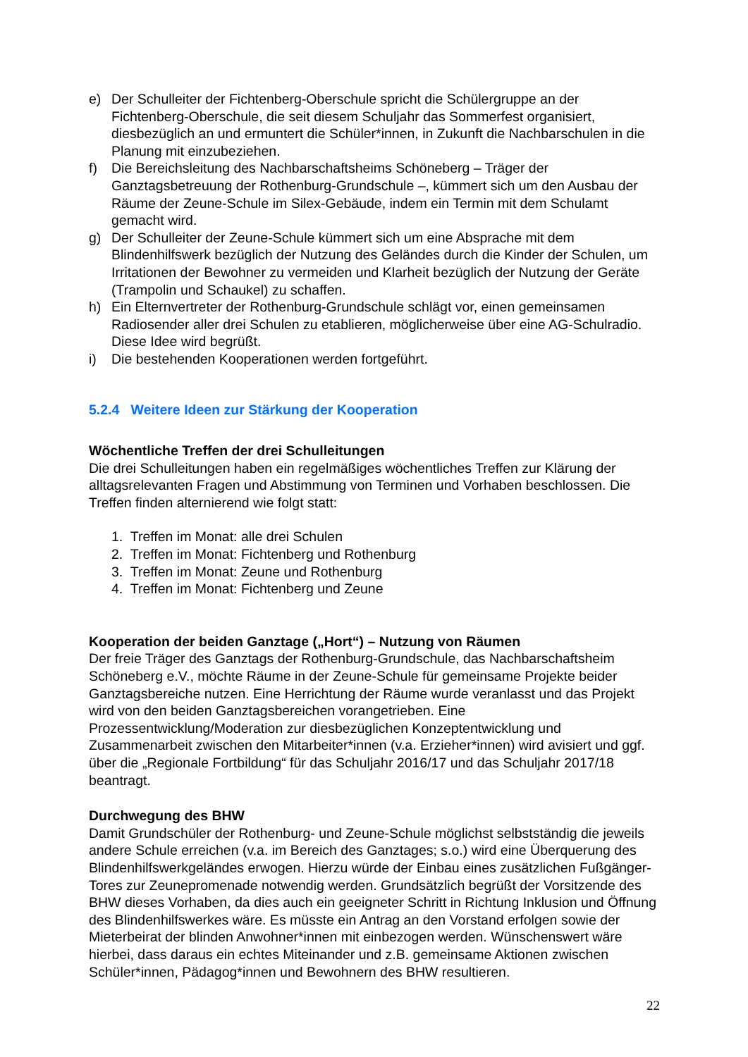e) Der Schulleiter der Fichtenberg-Oberschule spricht die Schülergruppe an der Fichtenberg-Oberschule, die seit diesem Schuljahr das Sommerfest organisiert, diesbezüglich an und ermuntert die Schüler*innen, in Zukunft die Nachbarschulen in die Planung mit einzubeziehen.
f) Die Bereichsleitung des Nachbarschaftsheims Schöneberg – Träger der Ganztagsbetreuung der Rothenburg-Grundschule –, kümmert sich um den Ausbau der Räume der Zeune-Schule im Silex-Gebäude, indem ein Termin mit dem Schulamt gemacht wird.
g) Der Schulleiter der Zeune-Schule kümmert sich um eine Absprache mit dem Blindenhilfswerk bezüglich der Nutzung des Geländes durch die Kinder der Schulen, um Irritationen der Bewohner zu vermeiden und Klarheit bezüglich der Nutzung der Geräte (Trampolin und Schaukel) zu schaffen.
h) Ein Elternvertreter der Rothenburg-Grundschule schlägt vor, einen gemeinsamen Radiosender aller drei Schulen zu etablieren, möglicherweise über eine AG-Schulradio. Diese Idee wird begrüßt.
i) Die bestehenden Kooperationen werden fortgeführt.
5.2.4 Weitere Ideen zur Stärkung der Kooperation
Wöchentliche Treffen der drei Schulleitungen
Die drei Schulleitungen haben ein regelmäßiges wöchentliches Treffen zur Klärung der alltagsrelevanten Fragen und Abstimmung von Terminen und Vorhaben beschlossen. Die Treffen finden alternierend wie folgt statt:
1. Treffen im Monat: alle drei Schulen
2. Treffen im Monat: Fichtenberg und Rothenburg
3. Treffen im Monat: Zeune und Rothenburg
4. Treffen im Monat: Fichtenberg und Zeune
Kooperation der beiden Ganztage („Hort“) – Nutzung von Räumen
Der freie Träger des Ganztags der Rothenburg-Grundschule, das Nachbarschaftsheim Schöneberg e.V., möchte Räume in der Zeune-Schule für gemeinsame Projekte beider Ganztagsbereiche nutzen. Eine Herrichtung der Räume wurde veranlasst und das Projekt wird von den beiden Ganztagsbereichen vorangetrieben. Eine Prozessentwicklung/Moderation zur diesbezüglichen Konzeptentwicklung und Zusammenarbeit zwischen den Mitarbeiter*innen (v.a. Erzieher*innen) wird avisiert und ggf. über die „Regionale Fortbildung“ für das Schuljahr 2016/17 und das Schuljahr 2017/18 beantragt.
Durchwegung des BHW
Damit Grundschüler der Rothenburg- und Zeune-Schule möglichst selbstständig die jeweils andere Schule erreichen (v.a. im Bereich des Ganztages; s.o.) wird eine Überquerung des Blindenhilfswerkgeländes erwogen. Hierzu würde der Einbau eines zusätzlichen Fußgänger-Tores zur Zeunepromenade notwendig werden. Grundsätzlich begrüßt der Vorsitzende des BHW dieses Vorhaben, da dies auch ein geeigneter Schritt in Richtung Inklusion und Öffnung des Blindenhilfswerkes wäre. Es müsste ein Antrag an den Vorstand erfolgen sowie der Mieterbeirat der blinden Anwohner*innen mit einbezogen werden. Wünschenswert wäre hierbei, dass daraus ein echtes Miteinander und z.B. gemeinsame Aktionen zwischen Schüler*innen, Pädagog*innen und Bewohnern des BHW resultieren.
22